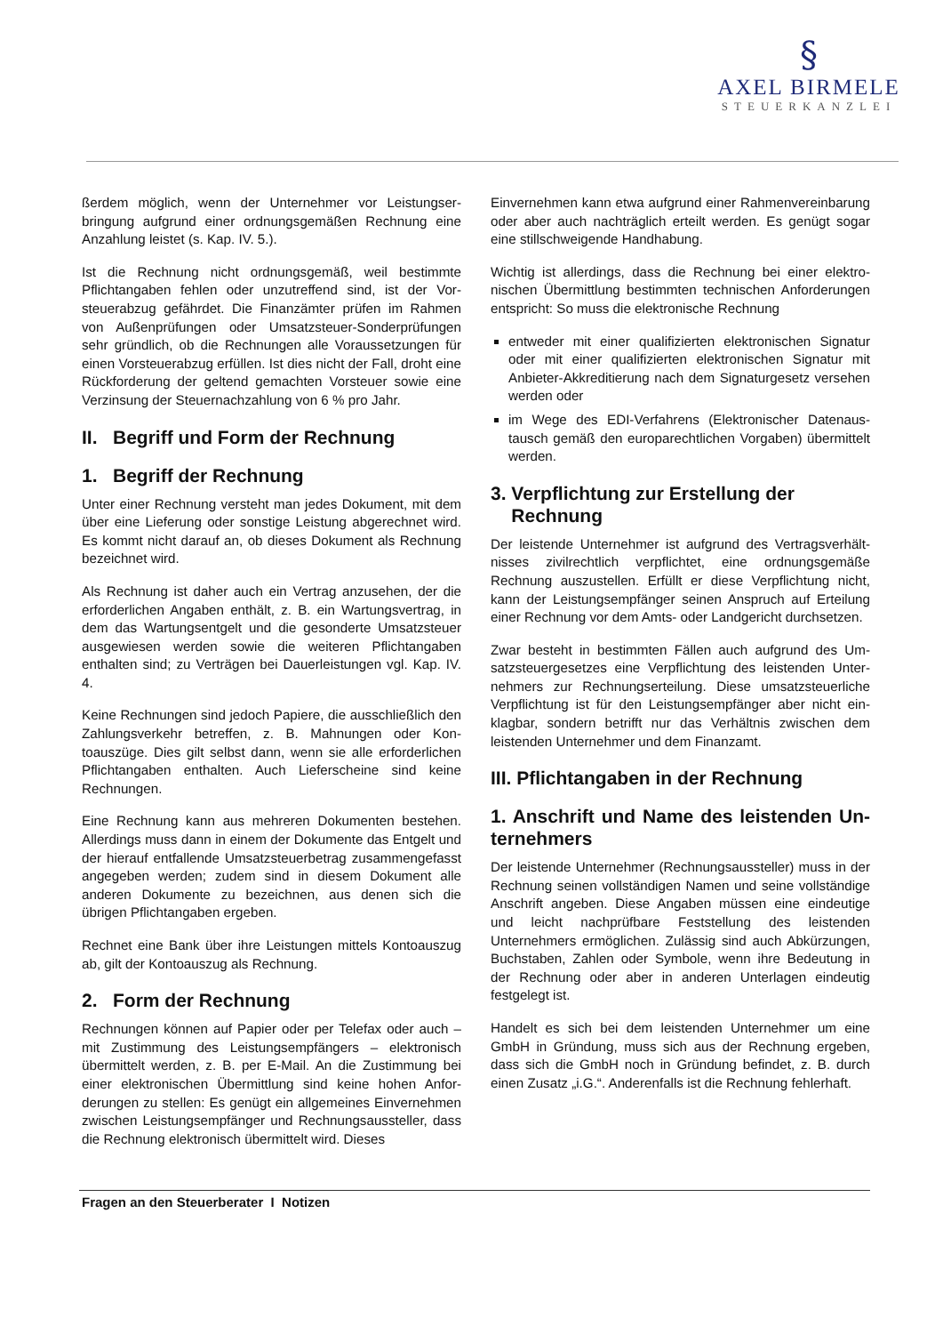§
AXEL BIRMELE
STEUERKANZLEI
ßerdem möglich, wenn der Unternehmer vor Leistungser­bringung aufgrund einer ordnungsgemäßen Rechnung eine Anzahlung leistet (s. Kap. IV. 5.).
Ist die Rechnung nicht ordnungsgemäß, weil bestimmte Pflichtangaben fehlen oder unzutreffend sind, ist der Vor­steuerabzug gefährdet. Die Finanzämter prüfen im Rahmen von Außenprüfungen oder Umsatzsteuer-Sonderprüfungen sehr gründlich, ob die Rechnungen alle Voraussetzungen für einen Vorsteuerabzug erfüllen. Ist dies nicht der Fall, droht eine Rückforderung der geltend gemachten Vorsteuer sowie eine Verzinsung der Steuernachzahlung von 6 % pro Jahr.
II. Begriff und Form der Rechnung
1. Begriff der Rechnung
Unter einer Rechnung versteht man jedes Dokument, mit dem über eine Lieferung oder sonstige Leistung abgerech­net wird. Es kommt nicht darauf an, ob dieses Dokument als Rechnung bezeichnet wird.
Als Rechnung ist daher auch ein Vertrag anzusehen, der die erforderlichen Angaben enthält, z. B. ein Wartungsvertrag, in dem das Wartungsentgelt und die gesonderte Umsatz­steuer ausgewiesen werden sowie die weiteren Pflichtanga­ben enthalten sind; zu Verträgen bei Dauerleistungen vgl. Kap. IV. 4.
Keine Rechnungen sind jedoch Papiere, die ausschließlich den Zahlungsverkehr betreffen, z. B. Mahnungen oder Kon­toauszüge. Dies gilt selbst dann, wenn sie alle erforderlichen Pflichtangaben enthalten. Auch Lieferscheine sind keine Rechnungen.
Eine Rechnung kann aus mehreren Dokumenten bestehen. Allerdings muss dann in einem der Dokumente das Entgelt und der hierauf entfallende Umsatzsteuerbetrag zusammen­gefasst angegeben werden; zudem sind in diesem Doku­ment alle anderen Dokumente zu bezeichnen, aus denen sich die übrigen Pflichtangaben ergeben.
Rechnet eine Bank über ihre Leistungen mittels Kontoaus­zug ab, gilt der Kontoauszug als Rechnung.
2. Form der Rechnung
Rechnungen können auf Papier oder per Telefax oder auch – mit Zustimmung des Leistungsempfängers – elektronisch übermittelt werden, z. B. per E-Mail. An die Zustimmung bei einer elektronischen Übermittlung sind keine hohen Anfor­derungen zu stellen: Es genügt ein allgemeines Einverneh­men zwischen Leistungsempfänger und Rechnungsausstel­ler, dass die Rechnung elektronisch übermittelt wird. Dieses
Einvernehmen kann etwa aufgrund einer Rahmenvereinba­rung oder aber auch nachträglich erteilt werden. Es genügt sogar eine stillschweigende Handhabung.
Wichtig ist allerdings, dass die Rechnung bei einer elektro­nischen Übermittlung bestimmten technischen Anforderun­gen entspricht: So muss die elektronische Rechnung
entweder mit einer qualifizierten elektronischen Signatur oder mit einer qualifizierten elektronischen Signatur mit Anbieter-Akkreditierung nach dem Signaturgesetz verse­hen werden oder
im Wege des EDI-Verfahrens (Elektronischer Datenaus­tausch gemäß den europarechtlichen Vorgaben) über­mittelt werden.
3. Verpflichtung zur Erstellung der
Rechnung
Der leistende Unternehmer ist aufgrund des Vertragsverhält­nisses zivilrechtlich verpflichtet, eine ordnungsgemäße Rechnung auszustellen. Erfüllt er diese Verpflichtung nicht, kann der Leistungsempfänger seinen Anspruch auf Erteilung einer Rechnung vor dem Amts- oder Landgericht durchset­zen.
Zwar besteht in bestimmten Fällen auch aufgrund des Um­satzsteuergesetzes eine Verpflichtung des leistenden Unter­nehmers zur Rechnungserteilung. Diese umsatzsteuerliche Verpflichtung ist für den Leistungsempfänger aber nicht ein­klagbar, sondern betrifft nur das Verhältnis zwischen dem leistenden Unternehmer und dem Finanzamt.
III. Pflichtangaben in der Rechnung
1. Anschrift und Name des leistenden Un­ternehmers
Der leistende Unternehmer (Rechnungsaussteller) muss in der Rechnung seinen vollständigen Namen und seine voll­ständige Anschrift angeben. Diese Angaben müssen eine eindeutige und leicht nachprüfbare Feststellung des leisten­den Unternehmers ermöglichen. Zulässig sind auch Abkür­zungen, Buchstaben, Zahlen oder Symbole, wenn ihre Be­deutung in der Rechnung oder aber in anderen Unterlagen eindeutig festgelegt ist.
Handelt es sich bei dem leistenden Unternehmer um eine GmbH in Gründung, muss sich aus der Rechnung ergeben, dass sich die GmbH noch in Gründung befindet, z. B. durch einen Zusatz „i.G.“. Anderenfalls ist die Rechnung fehlerhaft.
Fragen an den Steuerberater I Notizen